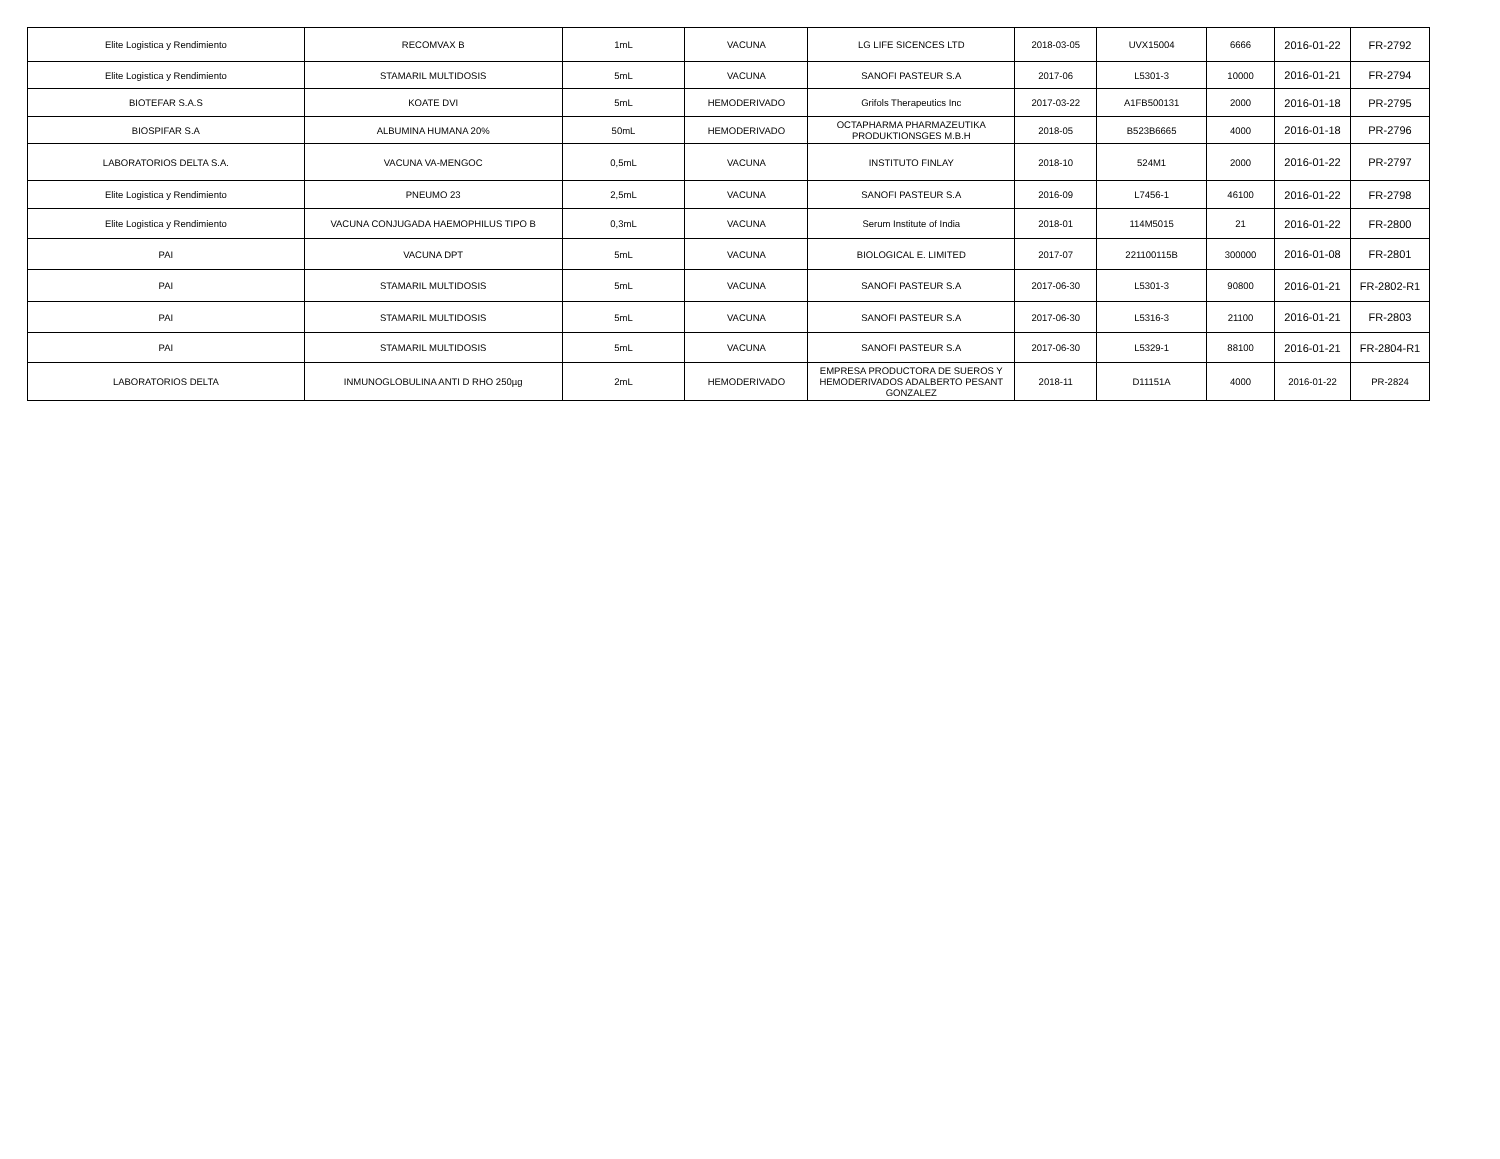| Elite Logistica y Rendimiento | RECOMVAX B | 1mL | VACUNA | LG LIFE SICENCES LTD | 2018-03-05 | UVX15004 | 6666 | 2016-01-22 | FR-2792 |
| Elite Logistica y Rendimiento | STAMARIL MULTIDOSIS | 5mL | VACUNA | SANOFI PASTEUR S.A | 2017-06 | L5301-3 | 10000 | 2016-01-21 | FR-2794 |
| BIOTEFAR S.A.S | KOATE DVI | 5mL | HEMODERIVADO | Grifols Therapeutics Inc | 2017-03-22 | A1FB500131 | 2000 | 2016-01-18 | PR-2795 |
| BIOSPIFAR S.A | ALBUMINA HUMANA 20% | 50mL | HEMODERIVADO | OCTAPHARMA PHARMAZEUTIKA PRODUKTIONSGES M.B.H | 2018-05 | B523B6665 | 4000 | 2016-01-18 | PR-2796 |
| LABORATORIOS DELTA S.A. | VACUNA VA-MENGOC | 0,5mL | VACUNA | INSTITUTO FINLAY | 2018-10 | 524M1 | 2000 | 2016-01-22 | PR-2797 |
| Elite Logistica y Rendimiento | PNEUMO 23 | 2,5mL | VACUNA | SANOFI PASTEUR S.A | 2016-09 | L7456-1 | 46100 | 2016-01-22 | FR-2798 |
| Elite Logistica y Rendimiento | VACUNA CONJUGADA HAEMOPHILUS TIPO B | 0,3mL | VACUNA | Serum Institute of India | 2018-01 | 114M5015 | 21 | 2016-01-22 | FR-2800 |
| PAI | VACUNA DPT | 5mL | VACUNA | BIOLOGICAL E. LIMITED | 2017-07 | 221100115B | 300000 | 2016-01-08 | FR-2801 |
| PAI | STAMARIL MULTIDOSIS | 5mL | VACUNA | SANOFI PASTEUR S.A | 2017-06-30 | L5301-3 | 90800 | 2016-01-21 | FR-2802-R1 |
| PAI | STAMARIL MULTIDOSIS | 5mL | VACUNA | SANOFI PASTEUR S.A | 2017-06-30 | L5316-3 | 21100 | 2016-01-21 | FR-2803 |
| PAI | STAMARIL MULTIDOSIS | 5mL | VACUNA | SANOFI PASTEUR S.A | 2017-06-30 | L5329-1 | 88100 | 2016-01-21 | FR-2804-R1 |
| LABORATORIOS DELTA | INMUNOGLOBULINA ANTI D RHO 250µg | 2mL | HEMODERIVADO | EMPRESA PRODUCTORA DE SUEROS Y HEMODERIVADOS ADALBERTO PESANT GONZALEZ | 2018-11 | D11151A | 4000 | 2016-01-22 | PR-2824 |